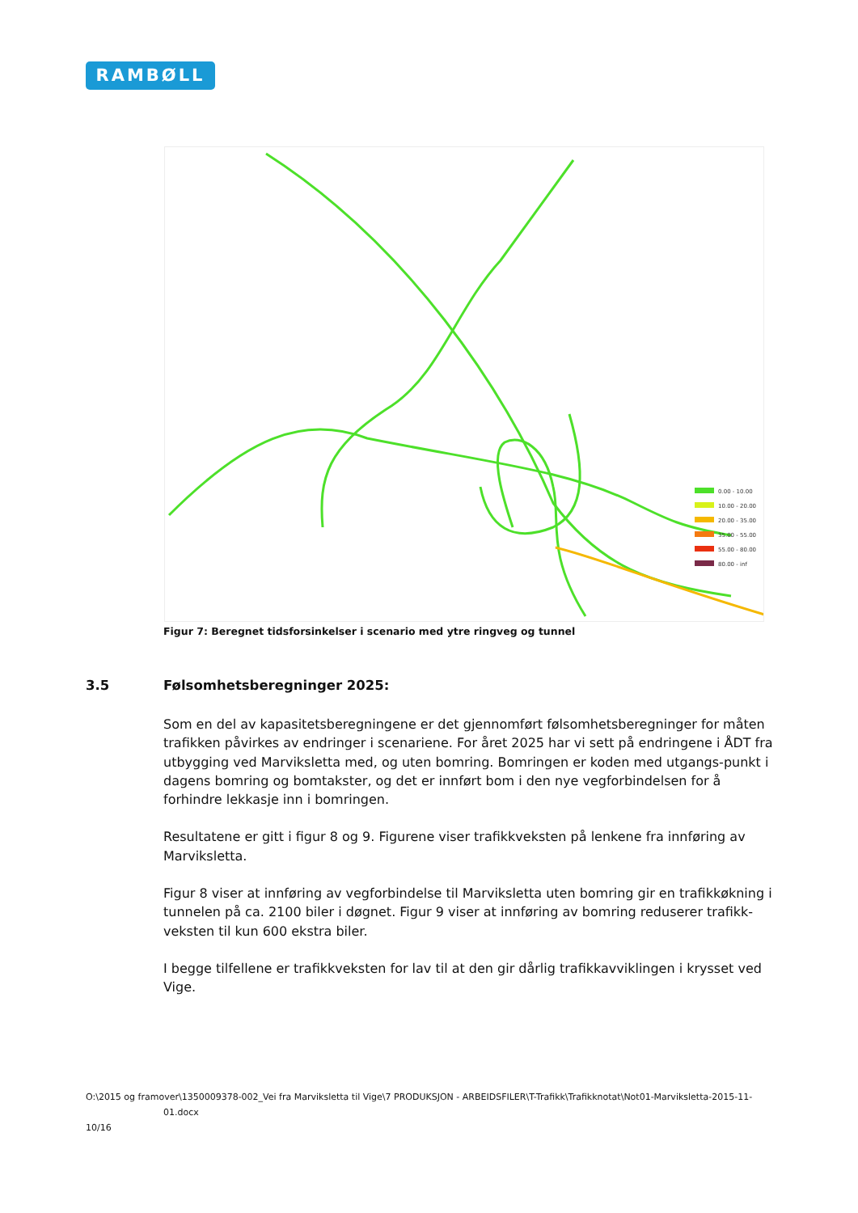RAMBØLL
0.00 - 10.00
10.00 - 20.00
20.00 - 35.00
35.00 - 55.00
55.00 - 80.00
80.00 - inf
Figur 7: Beregnet tidsforsinkelser i scenario med ytre ringveg og tunnel
3.5 Følsomhetsberegninger 2025:
Som en del av kapasitetsberegningene er det gjennomført følsomhetsberegninger for måten trafikken påvirkes av endringer i scenariene. For året 2025 har vi sett på endringene i ÅDT fra utbygging ved Marviksletta med, og uten bomring. Bomringen er koden med utgangs-punkt i dagens bomring og bomtakster, og det er innført bom i den nye vegforbindelsen for å forhindre lekkasje inn i bomringen.
Resultatene er gitt i figur 8 og 9. Figurene viser trafikkveksten på lenkene fra innføring av Marviksletta.
Figur 8 viser at innføring av vegforbindelse til Marviksletta uten bomring gir en trafikkøkning i tunnelen på ca. 2100 biler i døgnet. Figur 9 viser at innføring av bomring reduserer trafikk-veksten til kun 600 ekstra biler.
I begge tilfellene er trafikkveksten for lav til at den gir dårlig trafikkavviklingen i krysset ved Vige.
O:\2015 og framover\1350009378-002_Vei fra Marviksletta til Vige\7 PRODUKSJON - ARBEIDSFILER\T-Trafikk\Trafikknotat\Not01-Marviksletta-2015-11-
01.docx
10/16